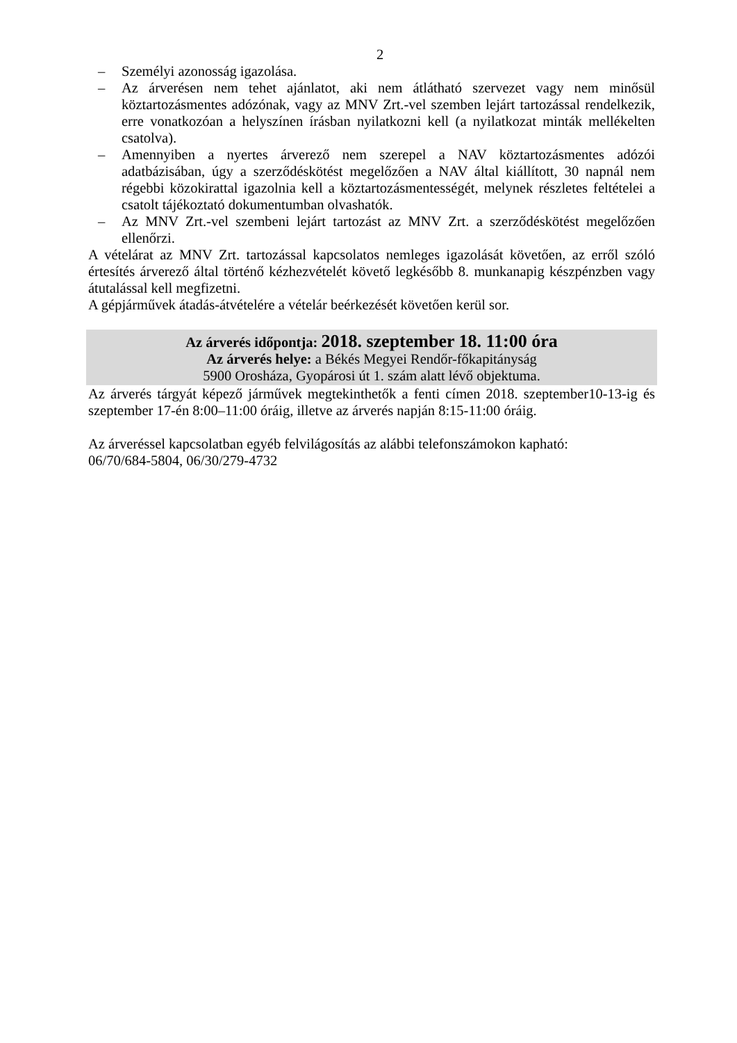2
– Személyi azonosság igazolása.
– Az árverésen nem tehet ajánlatot, aki nem átlátható szervezet vagy nem minősül köztartozásmentes adózónak, vagy az MNV Zrt.-vel szemben lejárt tartozással rendelkezik, erre vonatkozóan a helyszínen írásban nyilatkozni kell (a nyilatkozat minták mellékelten csatolva).
– Amennyiben a nyertes árverező nem szerepel a NAV köztartozásmentes adózói adatbázisában, úgy a szerződéskötést megelőzően a NAV által kiállított, 30 napnál nem régebbi közokirattal igazolnia kell a köztartozásmentességét, melynek részletes feltételei a csatolt tájékoztató dokumentumban olvashatók.
– Az MNV Zrt.-vel szembeni lejárt tartozást az MNV Zrt. a szerződéskötést megelőzően ellenőrzi.
A vételárat az MNV Zrt. tartozással kapcsolatos nemleges igazolását követően, az erről szóló értesítés árverező által történő kézhezvételét követő legkésőbb 8. munkanapig készpénzben vagy átutalással kell megfizetni.
A gépjárművek átadás-átvételére a vételár beérkezését követően kerül sor.
Az árverés időpontja: 2018. szeptember 18. 11:00 óra
Az árverés helye: a Békés Megyei Rendőr-főkapitányság
5900 Orosháza, Gyopárosi út 1. szám alatt lévő objektuma.
Az árverés tárgyát képező járművek megtekinthetők a fenti címen 2018. szeptember10-13-ig és szeptember 17-én 8:00–11:00 óráig, illetve az árverés napján 8:15-11:00 óráig.
Az árveréssel kapcsolatban egyéb felvilágosítás az alábbi telefonszámokon kapható:
06/70/684-5804, 06/30/279-4732